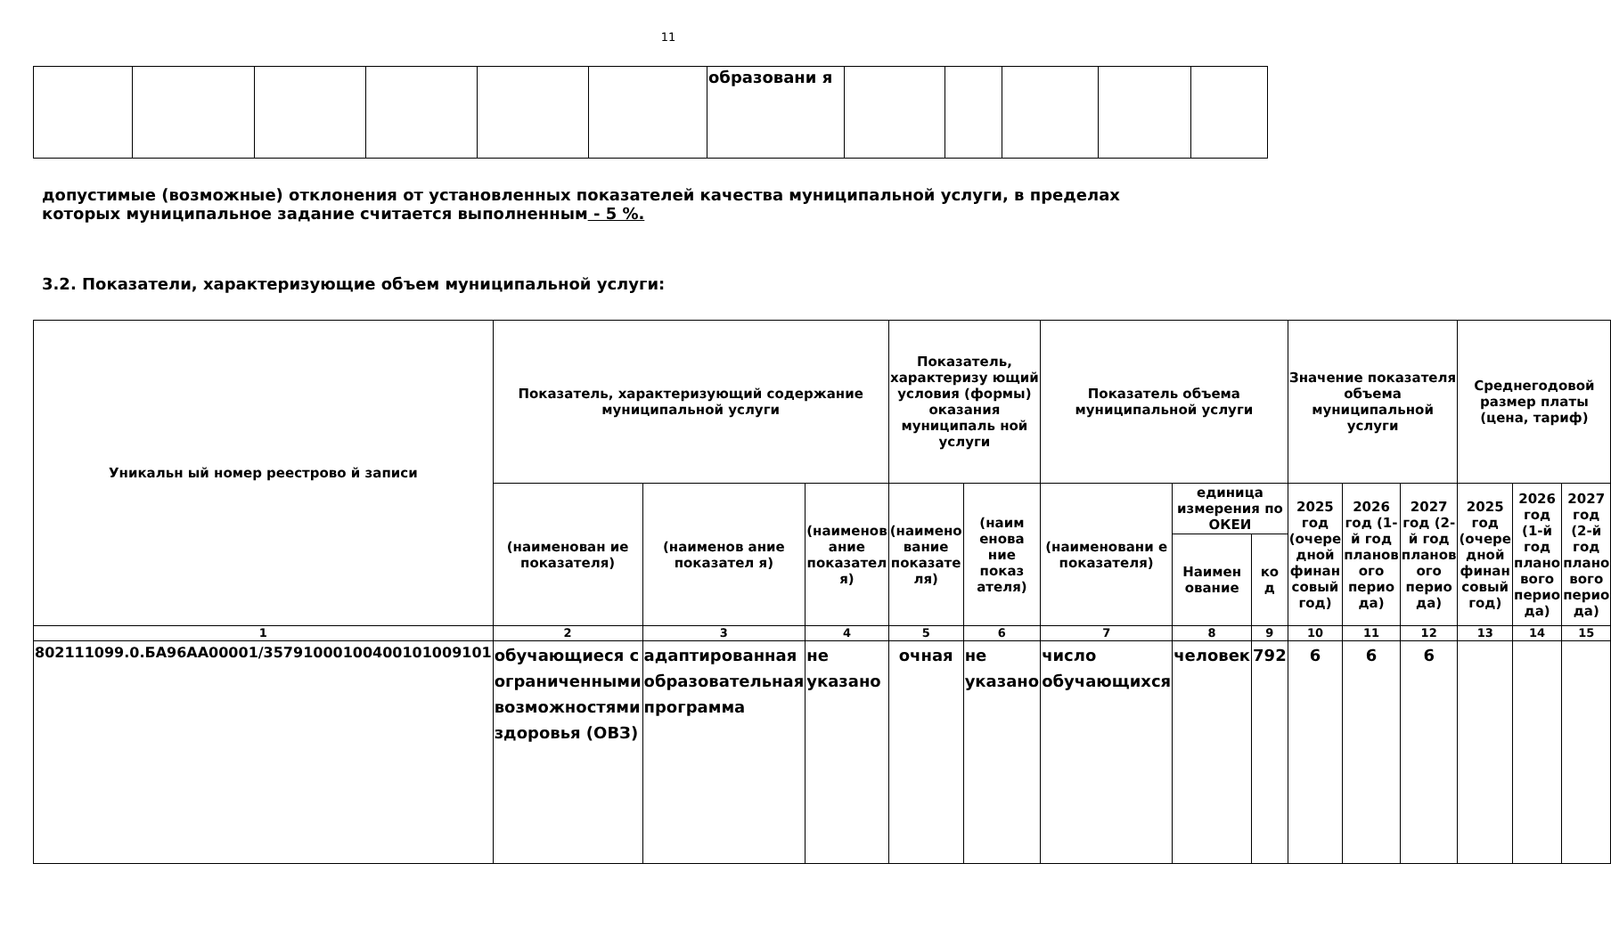11
| | | | | | | образовани я | | | | | |
допустимые (возможные) отклонения от установленных показателей качества муниципальной услуги, в пределах
которых муниципальное задание считается выполненным - 5 %.
3.2. Показатели, характеризующие объем муниципальной услуги:
| Уникальн ый номер реестрово й записи | Показатель, характеризующий содержание муниципальной услуги | | | Показатель, характеризу ющий условия (формы) оказания муниципаль ной услуги | | Показатель объема муниципальной услуги | | | Значение показателя объема муниципальной услуги | | | Среднегодовой размер платы (цена, тариф) | | |
| --- | --- | --- | --- | --- | --- | --- | --- | --- | --- | --- | --- | --- | --- | --- |
| | (наименован ие показателя) | (наименов ание показател я) | (наименов ание показател я) | (наимено вание показате ля) | (наим енова ние показ ателя) | (наименовани е показателя) | единица измерения по ОКЕИ | | 2025 год (очере дной финан совый год) | 2026 год (1-й год планов ого перио да) | 2027 год (2-й год планов ого перио да) | 2025 год (очере дной финан совый год) | 2026 год (1-й год плано вого перио да) | 2027 год (2-й год плано вого перио да) |
| | | | | | | | Наимен ование | ко д | | | | | | |
| 1 | 2 | 3 | 4 | 5 | 6 | 7 | 8 | 9 | 10 | 11 | 12 | 13 | 14 | 15 |
| 802111099.0.БА96АА00001/35791000100400101009101 | обучающиеся с ограниченными возможностями здоровья (ОВЗ) | адаптированная образовательная программа | не указано | очная | не указано | число обучающихся | человек | 792 | 6 | 6 | 6 | | | |